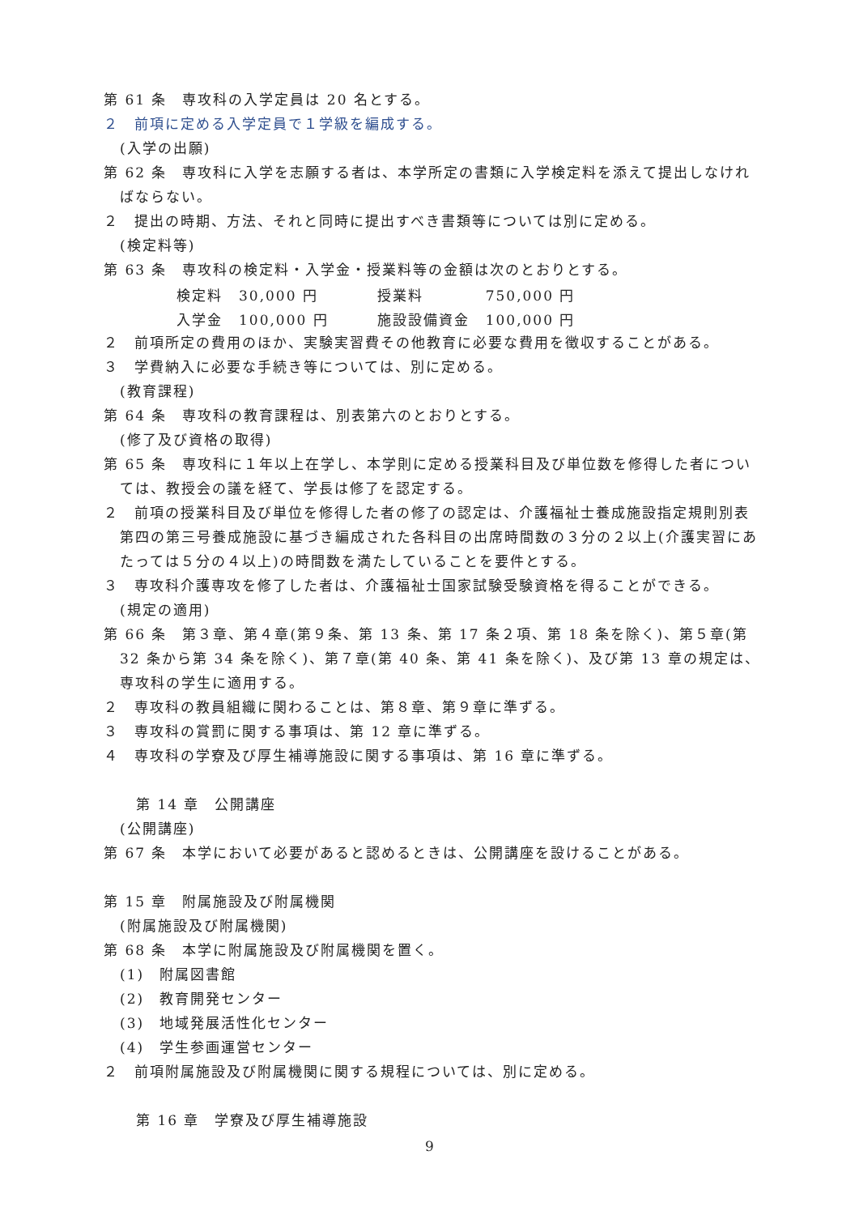第 61 条　専攻科の入学定員は 20 名とする。
２　前項に定める入学定員で１学級を編成する。
(入学の出願)
第 62 条　専攻科に入学を志願する者は、本学所定の書類に入学検定料を添えて提出しなければならない。
２　提出の時期、方法、それと同時に提出すべき書類等については別に定める。
(検定料等)
第 63 条　専攻科の検定料・入学金・授業料等の金額は次のとおりとする。
| 検定料 | 30,000 円 | 授業料 | 750,000 円 |
| 入学金 | 100,000 円 | 施設設備資金 | 100,000 円 |
２　前項所定の費用のほか、実験実習費その他教育に必要な費用を徴収することがある。
３　学費納入に必要な手続き等については、別に定める。
(教育課程)
第 64 条　専攻科の教育課程は、別表第六のとおりとする。
(修了及び資格の取得)
第 65 条　専攻科に１年以上在学し、本学則に定める授業科目及び単位数を修得した者については、教授会の議を経て、学長は修了を認定する。
２　前項の授業科目及び単位を修得した者の修了の認定は、介護福祉士養成施設指定規則別表第四の第三号養成施設に基づき編成された各科目の出席時間数の３分の２以上(介護実習にあたっては５分の４以上)の時間数を満たしていることを要件とする。
３　専攻科介護専攻を修了した者は、介護福祉士国家試験受験資格を得ることができる。
(規定の適用)
第 66 条　第３章、第４章(第９条、第 13 条、第 17 条２項、第 18 条を除く)、第５章(第 32 条から第 34 条を除く)、第７章(第 40 条、第 41 条を除く)、及び第 13 章の規定は、専攻科の学生に適用する。
２　専攻科の教員組織に関わることは、第８章、第９章に準ずる。
３　専攻科の賞罰に関する事項は、第 12 章に準ずる。
４　専攻科の学寮及び厚生補導施設に関する事項は、第 16 章に準ずる。
第 14 章　公開講座
(公開講座)
第 67 条　本学において必要があると認めるときは、公開講座を設けることがある。
第 15 章　附属施設及び附属機関
(附属施設及び附属機関)
第 68 条　本学に附属施設及び附属機関を置く。
(1)　附属図書館
(2)　教育開発センター
(3)　地域発展活性化センター
(4)　学生参画運営センター
２　前項附属施設及び附属機関に関する規程については、別に定める。
第 16 章　学寮及び厚生補導施設
9